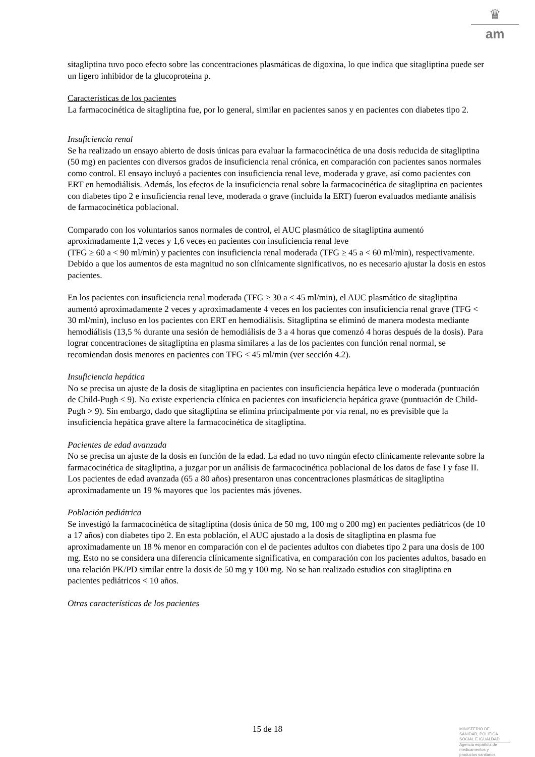♛
am
sitagliptina tuvo poco efecto sobre las concentraciones plasmáticas de digoxina, lo que indica que sitagliptina puede ser un ligero inhibidor de la glucoproteína p.
Características de los pacientes
La farmacocinética de sitagliptina fue, por lo general, similar en pacientes sanos y en pacientes con diabetes tipo 2.
Insuficiencia renal
Se ha realizado un ensayo abierto de dosis únicas para evaluar la farmacocinética de una dosis reducida de sitagliptina (50 mg) en pacientes con diversos grados de insuficiencia renal crónica, en comparación con pacientes sanos normales como control. El ensayo incluyó a pacientes con insuficiencia renal leve, moderada y grave, así como pacientes con ERT en hemodiálisis. Además, los efectos de la insuficiencia renal sobre la farmacocinética de sitagliptina en pacientes con diabetes tipo 2 e insuficiencia renal leve, moderada o grave (incluida la ERT) fueron evaluados mediante análisis de farmacocinética poblacional.
Comparado con los voluntarios sanos normales de control, el AUC plasmático de sitagliptina aumentó aproximadamente 1,2 veces y 1,6 veces en pacientes con insuficiencia renal leve
(TFG ≥ 60 a < 90 ml/min) y pacientes con insuficiencia renal moderada (TFG ≥ 45 a < 60 ml/min), respectivamente. Debido a que los aumentos de esta magnitud no son clínicamente significativos, no es necesario ajustar la dosis en estos pacientes.
En los pacientes con insuficiencia renal moderada (TFG ≥ 30 a < 45 ml/min), el AUC plasmático de sitagliptina aumentó aproximadamente 2 veces y aproximadamente 4 veces en los pacientes con insuficiencia renal grave (TFG < 30 ml/min), incluso en los pacientes con ERT en hemodiálisis. Sitagliptina se eliminó de manera modesta mediante hemodiálisis (13,5 % durante una sesión de hemodiálisis de 3 a 4 horas que comenzó 4 horas después de la dosis). Para lograr concentraciones de sitagliptina en plasma similares a las de los pacientes con función renal normal, se recomiendan dosis menores en pacientes con TFG < 45 ml/min (ver sección 4.2).
Insuficiencia hepática
No se precisa un ajuste de la dosis de sitagliptina en pacientes con insuficiencia hepática leve o moderada (puntuación de Child-Pugh ≤ 9). No existe experiencia clínica en pacientes con insuficiencia hepática grave (puntuación de Child-Pugh > 9). Sin embargo, dado que sitagliptina se elimina principalmente por vía renal, no es previsible que la insuficiencia hepática grave altere la farmacocinética de sitagliptina.
Pacientes de edad avanzada
No se precisa un ajuste de la dosis en función de la edad. La edad no tuvo ningún efecto clínicamente relevante sobre la farmacocinética de sitagliptina, a juzgar por un análisis de farmacocinética poblacional de los datos de fase I y fase II. Los pacientes de edad avanzada (65 a 80 años) presentaron unas concentraciones plasmáticas de sitagliptina aproximadamente un 19 % mayores que los pacientes más jóvenes.
Población pediátrica
Se investigó la farmacocinética de sitagliptina (dosis única de 50 mg, 100 mg o 200 mg) en pacientes pediátricos (de 10 a 17 años) con diabetes tipo 2. En esta población, el AUC ajustado a la dosis de sitagliptina en plasma fue aproximadamente un 18 % menor en comparación con el de pacientes adultos con diabetes tipo 2 para una dosis de 100 mg. Esto no se considera una diferencia clínicamente significativa, en comparación con los pacientes adultos, basado en una relación PK/PD similar entre la dosis de 50 mg y 100 mg. No se han realizado estudios con sitagliptina en pacientes pediátricos < 10 años.
Otras características de los pacientes
15 de 18
MINISTERIO DE
SANIDAD, POLITICA
SOCIAL E IGUALDAD
Agencia española de
medicamentos y
productos sanitarios